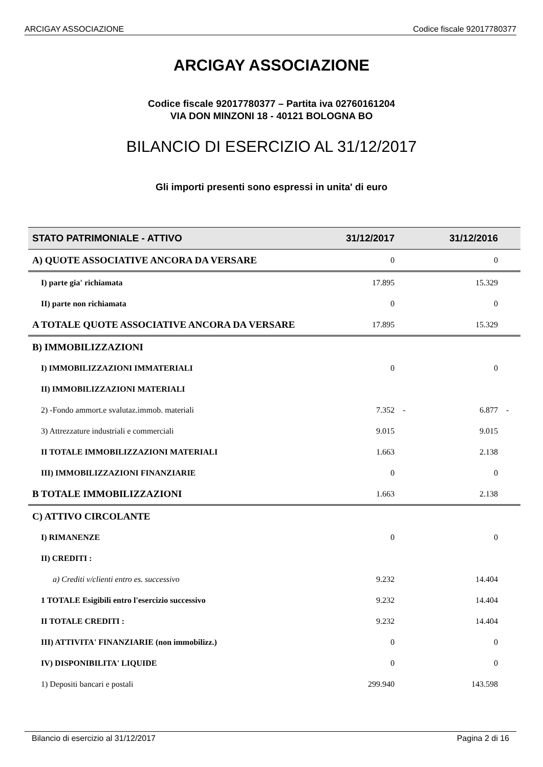ARCIGAY ASSOCIAZIONE Codice fiscale 92017780377
ARCIGAY ASSOCIAZIONE
Codice fiscale 92017780377 – Partita iva 02760161204
VIA DON MINZONI 18 - 40121 BOLOGNA BO
BILANCIO DI ESERCIZIO AL 31/12/2017
Gli importi presenti sono espressi in unita' di euro
| STATO PATRIMONIALE - ATTIVO | 31/12/2017 | | 31/12/2016 | |
| --- | --- | --- | --- | --- |
| A) QUOTE ASSOCIATIVE ANCORA DA VERSARE | 0 | | 0 | |
| I) parte gia' richiamata | 17.895 | | 15.329 | |
| II) parte non richiamata | 0 | | 0 | |
| A TOTALE QUOTE ASSOCIATIVE ANCORA DA VERSARE | 17.895 | | 15.329 | |
| B) IMMOBILIZZAZIONI | | | | |
| I) IMMOBILIZZAZIONI IMMATERIALI | 0 | | 0 | |
| II) IMMOBILIZZAZIONI MATERIALI | | | | |
| 2) -Fondo ammort.e svalutaz.immob. materiali | 7.352 | - | 6.877 | - |
| 3) Attrezzature industriali e commerciali | 9.015 | | 9.015 | |
| II TOTALE IMMOBILIZZAZIONI MATERIALI | 1.663 | | 2.138 | |
| III) IMMOBILIZZAZIONI FINANZIARIE | 0 | | 0 | |
| B TOTALE IMMOBILIZZAZIONI | 1.663 | | 2.138 | |
| C) ATTIVO CIRCOLANTE | | | | |
| I) RIMANENZE | 0 | | 0 | |
| II) CREDITI : | | | | |
| a) Crediti v/clienti entro es. successivo | 9.232 | | 14.404 | |
| 1 TOTALE Esigibili entro l'esercizio successivo | 9.232 | | 14.404 | |
| II TOTALE CREDITI : | 9.232 | | 14.404 | |
| III) ATTIVITA' FINANZIARIE (non immobilizz.) | 0 | | 0 | |
| IV) DISPONIBILITA' LIQUIDE | 0 | | 0 | |
| 1) Depositi bancari e postali | 299.940 | | 143.598 | |
Bilancio di esercizio al 31/12/2017 Pagina 2 di 16